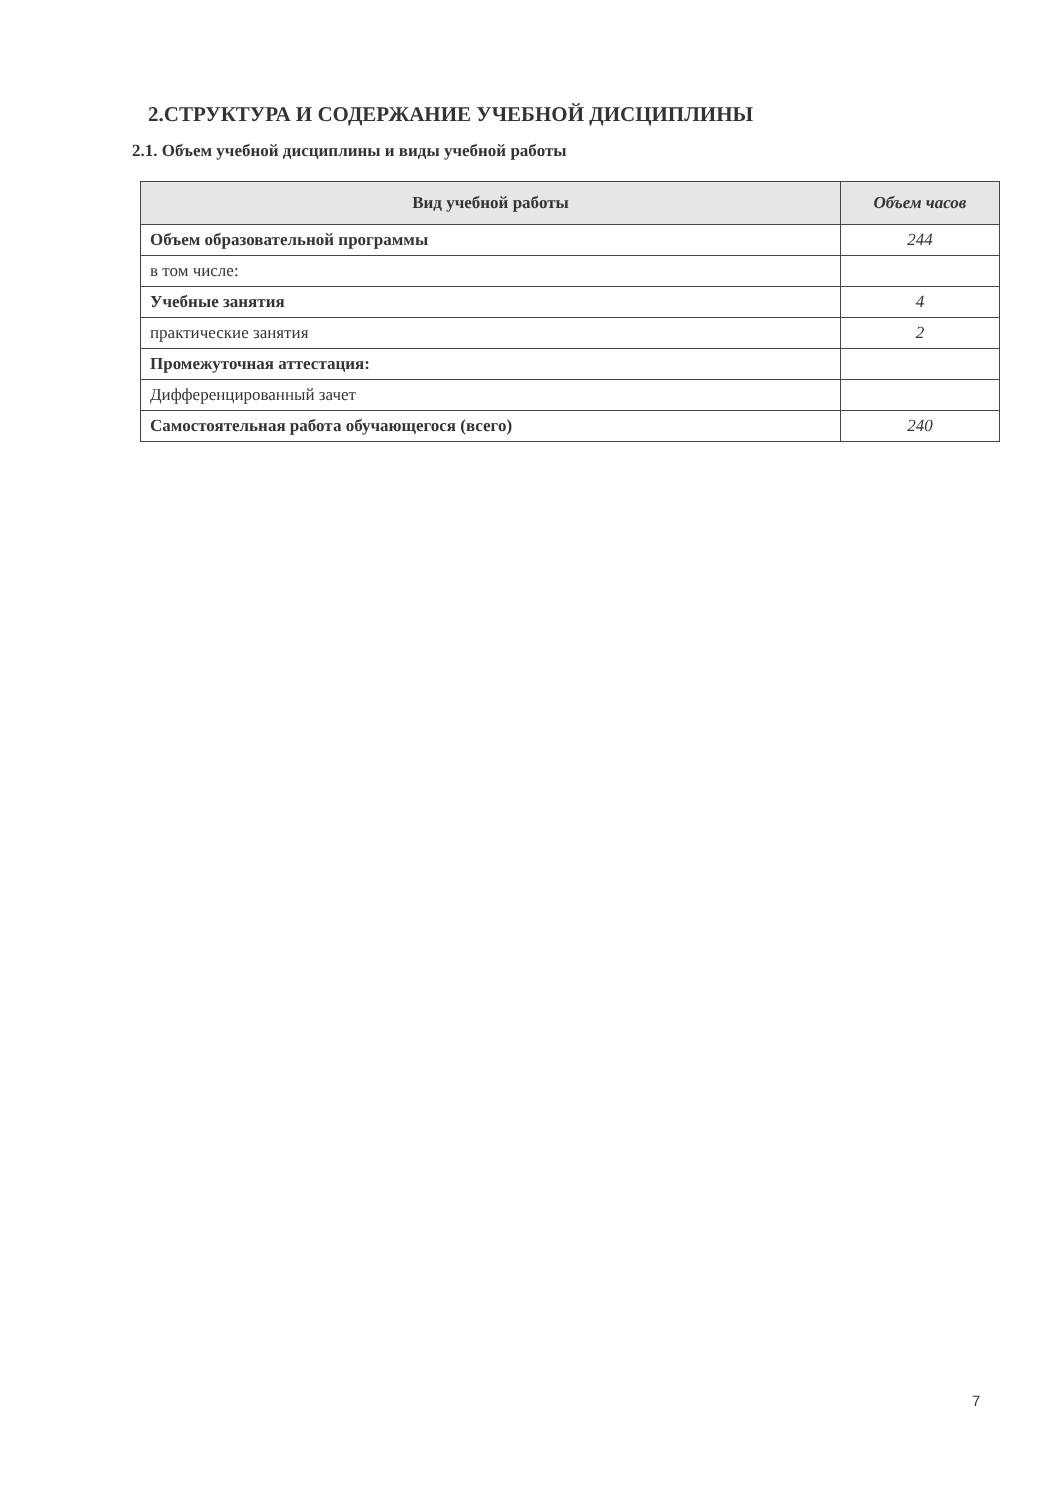2.СТРУКТУРА И СОДЕРЖАНИЕ УЧЕБНОЙ ДИСЦИПЛИНЫ
2.1. Объем учебной дисциплины и виды учебной работы
| Вид учебной работы | Объем часов |
| --- | --- |
| Объем образовательной программы | 244 |
| в том числе: | |
| Учебные занятия | 4 |
| практические занятия | 2 |
| Промежуточная аттестация: | |
| Дифференцированный зачет | |
| Самостоятельная работа обучающегося (всего) | 240 |
7